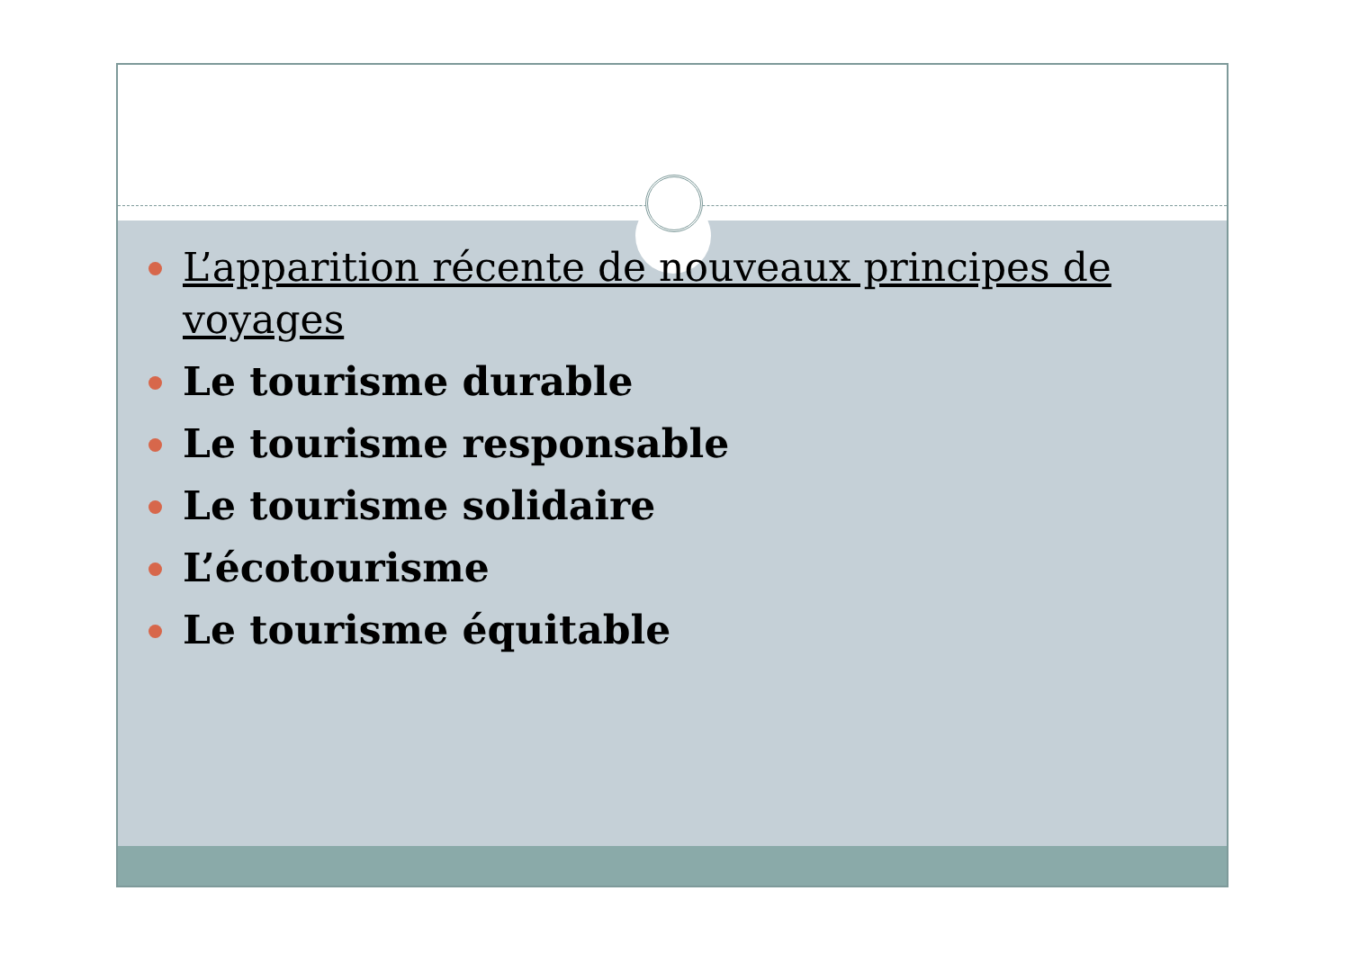L’apparition récente de nouveaux principes de voyages
Le tourisme durable
Le tourisme responsable
Le tourisme solidaire
L’écotourisme
Le tourisme équitable